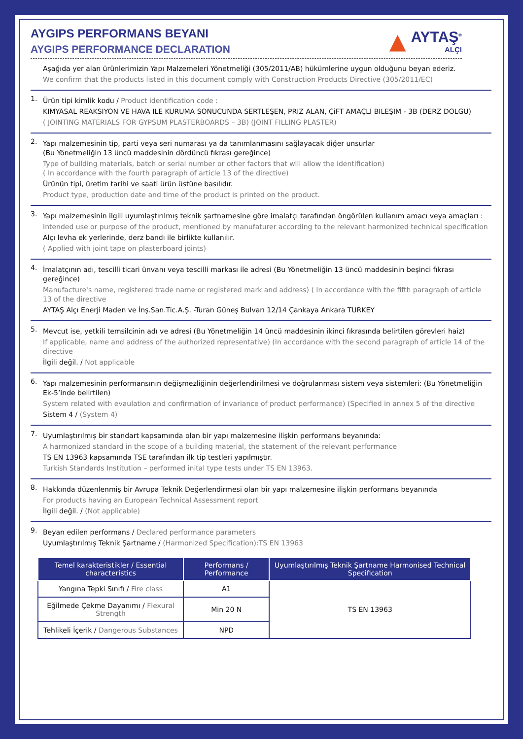AYGIPS PERFORMANS BEYANI
AYGIPS PERFORMANCE DECLARATION
▲
AYTAŞ<sup>®</sup>
ALÇI
Aşağıda yer alan ürünlerimizin Yapı Malzemeleri Yönetmeliği (305/2011/AB) hükümlerine uygun olduğunu beyan ederiz.
We confirm that the products listed in this document comply with Construction Products Directive (305/2011/EC)
1.
Ürün tipi kimlik kodu / Product identification code :
KIMYASAL REAKSIYON VE HAVA ILE KURUMA SONUCUNDA SERTLEŞEN, PRIZ ALAN, ÇiFT AMAÇLI BILEŞIM - 3B (DERZ DOLGU)
( JOINTING MATERIALS FOR GYPSUM PLASTERBOARDS – 3B) (JOINT FILLING PLASTER)
2.
Yapı malzemesinin tip, parti veya seri numarası ya da tanımlanmasını sağlayacak diğer unsurlar
(Bu Yönetmeliğin 13 üncü maddesinin dördüncü fıkrası gereğince)
Type of building materials, batch or serial number or other factors that will allow the identification)
( In accordance with the fourth paragraph of article 13 of the directive)
Ürünün tipi, üretim tarihi ve saati ürün üstüne basılıdır.
Product type, production date and time of the product is printed on the product.
3.
Yapı malzemesinin ilgili uyumlaştırılmış teknik şartnamesine göre imalatçı tarafından öngörülen kullanım amacı veya amaçları :
Intended use or purpose of the product, mentioned by manufaturer according to the relevant harmonized technical specification
Alçı levha ek yerlerinde, derz bandı ile birlikte kullanılır.
( Applied with joint tape on plasterboard joints)
4.
İmalatçının adı, tescilli ticari ünvanı veya tescilli markası ile adresi (Bu Yönetmeliğin 13 üncü maddesinin beşinci fıkrası gereğince)
Manufacture's name, registered trade name or registered mark and address) ( In accordance with the fifth paragraph of article 13 of the directive
AYTAŞ Alçı Enerji Maden ve İnş.San.Tic.A.Ş. -Turan Güneş Bulvarı 12/14 Çankaya Ankara TURKEY
5.
Mevcut ise, yetkili temsilcinin adı ve adresi (Bu Yönetmeliğin 14 üncü maddesinin ikinci fıkrasında belirtilen görevleri haiz)
If applicable, name and address of the authorized representative) (In accordance with the second paragraph of article 14 of the directive
İlgili değil. / Not applicable
6.
Yapı malzemesinin performansının değişmezliğinin değerlendirilmesi ve doğrulanması sistem veya sistemleri: (Bu Yönetmeliğin Ek-5’inde belirtilen)
System related with evaulation and confirmation of invariance of product performance) (Specified in annex 5 of the directive
Sistem 4 / (System 4)
7.
Uyumlaştırılmış bir standart kapsamında olan bir yapı malzemesine ilişkin performans beyanında:
A harmonized standard in the scope of a building material, the statement of the relevant performance
TS EN 13963 kapsamında TSE tarafından ilk tip testleri yapılmıştır.
Turkish Standards Institution – performed inital type tests under TS EN 13963.
8.
Hakkında düzenlenmiş bir Avrupa Teknik Değerlendirmesi olan bir yapı malzemesine ilişkin performans beyanında
For products having an European Technical Assessment report
İlgili değil. / (Not applicable)
9.
Beyan edilen performans / Declared performance parameters
Uyumlaştırılmış Teknik Şartname / (Harmonized Specification):TS EN 13963
| Temel karakteristikler / Essential characteristics | Performans / Performance | Uyumlaştırılmış Teknik Şartname Harmonised Technical Specification |
| --- | --- | --- |
| Yangına Tepki Sınıfı / Fire class | A1 | TS EN 13963 |
| Eğilmede Çekme Dayanımı / Flexural Strength | Min 20 N | |
| Tehlikeli İçerik / Dangerous Substances | NPD | |